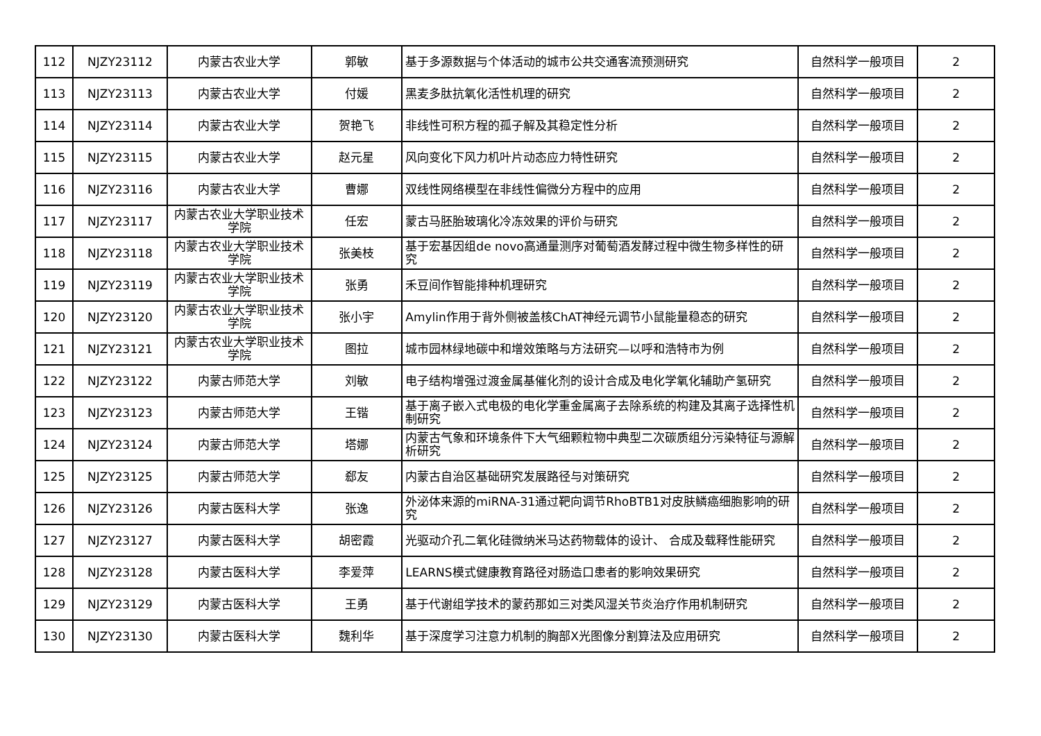| 112 | NJZY23112 | 内蒙古农业大学 | 郭敏 | 基于多源数据与个体活动的城市公共交通客流预测研究 | 自然科学一般项目 | 2 |
| 113 | NJZY23113 | 内蒙古农业大学 | 付媛 | 黑麦多肽抗氧化活性机理的研究 | 自然科学一般项目 | 2 |
| 114 | NJZY23114 | 内蒙古农业大学 | 贺艳飞 | 非线性可积方程的孤子解及其稳定性分析 | 自然科学一般项目 | 2 |
| 115 | NJZY23115 | 内蒙古农业大学 | 赵元星 | 风向变化下风力机叶片动态应力特性研究 | 自然科学一般项目 | 2 |
| 116 | NJZY23116 | 内蒙古农业大学 | 曹娜 | 双线性网络模型在非线性偏微分方程中的应用 | 自然科学一般项目 | 2 |
| 117 | NJZY23117 | 内蒙古农业大学职业技术学院 | 任宏 | 蒙古马胚胎玻璃化冷冻效果的评价与研究 | 自然科学一般项目 | 2 |
| 118 | NJZY23118 | 内蒙古农业大学职业技术学院 | 张美枝 | 基于宏基因组de novo高通量测序对葡萄酒发酵过程中微生物多样性的研究 | 自然科学一般项目 | 2 |
| 119 | NJZY23119 | 内蒙古农业大学职业技术学院 | 张勇 | 禾豆间作智能排种机理研究 | 自然科学一般项目 | 2 |
| 120 | NJZY23120 | 内蒙古农业大学职业技术学院 | 张小宇 | Amylin作用于背外侧被盖核ChAT神经元调节小鼠能量稳态的研究 | 自然科学一般项目 | 2 |
| 121 | NJZY23121 | 内蒙古农业大学职业技术学院 | 图拉 | 城市园林绿地碳中和增效策略与方法研究—以呼和浩特市为例 | 自然科学一般项目 | 2 |
| 122 | NJZY23122 | 内蒙古师范大学 | 刘敏 | 电子结构增强过渡金属基催化剂的设计合成及电化学氧化辅助产氢研究 | 自然科学一般项目 | 2 |
| 123 | NJZY23123 | 内蒙古师范大学 | 王锴 | 基于离子嵌入式电极的电化学重金属离子去除系统的构建及其离子选择性机制研究 | 自然科学一般项目 | 2 |
| 124 | NJZY23124 | 内蒙古师范大学 | 塔娜 | 内蒙古气象和环境条件下大气细颗粒物中典型二次碳质组分污染特征与源解析研究 | 自然科学一般项目 | 2 |
| 125 | NJZY23125 | 内蒙古师范大学 | 郄友 | 内蒙古自治区基础研究发展路径与对策研究 | 自然科学一般项目 | 2 |
| 126 | NJZY23126 | 内蒙古医科大学 | 张逸 | 外泌体来源的miRNA-31通过靶向调节RhoBTB1对皮肤鳞癌细胞影响的研究 | 自然科学一般项目 | 2 |
| 127 | NJZY23127 | 内蒙古医科大学 | 胡密霞 | 光驱动介孔二氧化硅微纳米马达药物载体的设计、 合成及载释性能研究 | 自然科学一般项目 | 2 |
| 128 | NJZY23128 | 内蒙古医科大学 | 李爱萍 | LEARNS模式健康教育路径对肠造口患者的影响效果研究 | 自然科学一般项目 | 2 |
| 129 | NJZY23129 | 内蒙古医科大学 | 王勇 | 基于代谢组学技术的蒙药那如三对类风湿关节炎治疗作用机制研究 | 自然科学一般项目 | 2 |
| 130 | NJZY23130 | 内蒙古医科大学 | 魏利华 | 基于深度学习注意力机制的胸部X光图像分割算法及应用研究 | 自然科学一般项目 | 2 |